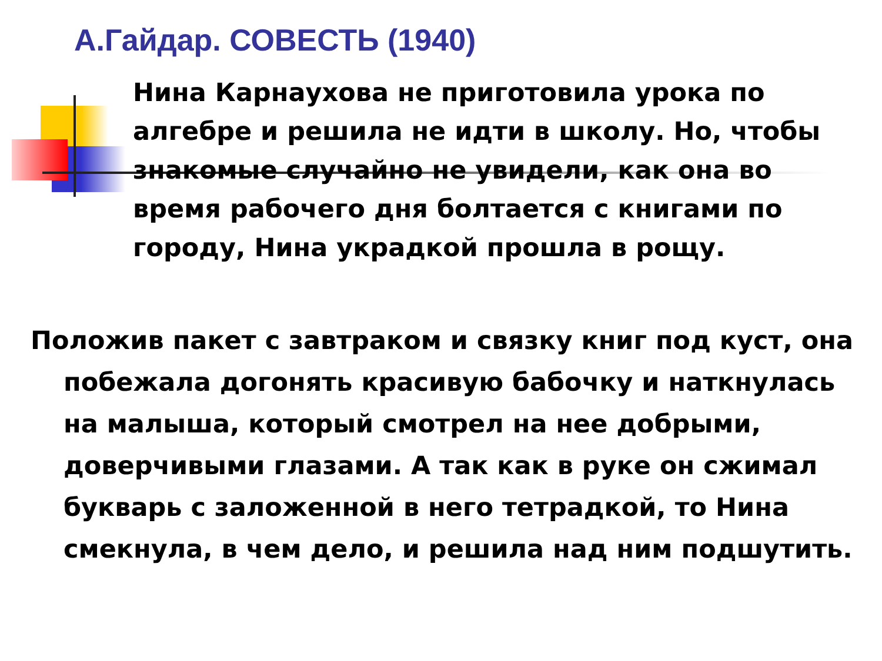А.Гайдар. СОВЕСТЬ (1940)
Нина Карнаухова не приготовила урока по алгебре и решила не идти в школу. Но, чтобы знакомые случайно не увидели, как она во время рабочего дня болтается с книгами по городу, Нина украдкой прошла в рощу.
Положив пакет с завтраком и связку книг под куст, она побежала догонять красивую бабочку и наткнулась на малыша, который смотрел на нее добрыми, доверчивыми глазами. А так как в руке он сжимал букварь с заложенной в него тетрадкой, то Нина смекнула, в чем дело, и решила над ним подшутить.